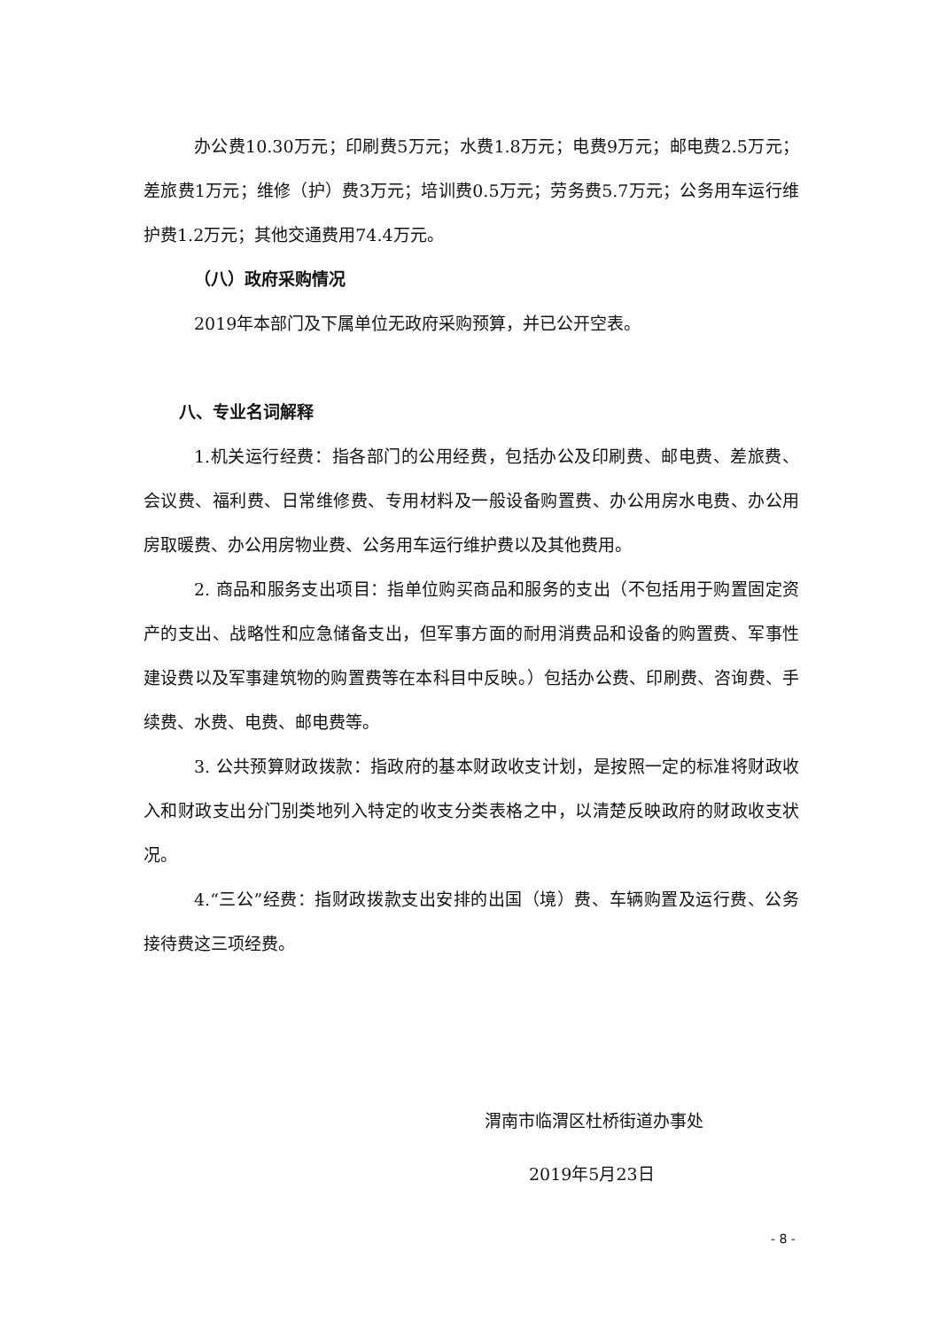办公费10.30万元；印刷费5万元；水费1.8万元；电费9万元；邮电费2.5万元；差旅费1万元；维修（护）费3万元；培训费0.5万元；劳务费5.7万元；公务用车运行维护费1.2万元；其他交通费用74.4万元。
（八）政府采购情况
2019年本部门及下属单位无政府采购预算，并已公开空表。
八、专业名词解释
1.机关运行经费：指各部门的公用经费，包括办公及印刷费、邮电费、差旅费、会议费、福利费、日常维修费、专用材料及一般设备购置费、办公用房水电费、办公用房取暖费、办公用房物业费、公务用车运行维护费以及其他费用。
2. 商品和服务支出项目：指单位购买商品和服务的支出（不包括用于购置固定资产的支出、战略性和应急储备支出，但军事方面的耐用消费品和设备的购置费、军事性建设费以及军事建筑物的购置费等在本科目中反映。）包括办公费、印刷费、咨询费、手续费、水费、电费、邮电费等。
3. 公共预算财政拨款：指政府的基本财政收支计划，是按照一定的标准将财政收入和财政支出分门别类地列入特定的收支分类表格之中，以清楚反映政府的财政收支状况。
4.“三公”经费：指财政拨款支出安排的出国（境）费、车辆购置及运行费、公务接待费这三项经费。
渭南市临渭区杜桥街道办事处
2019年5月23日
- 8 -